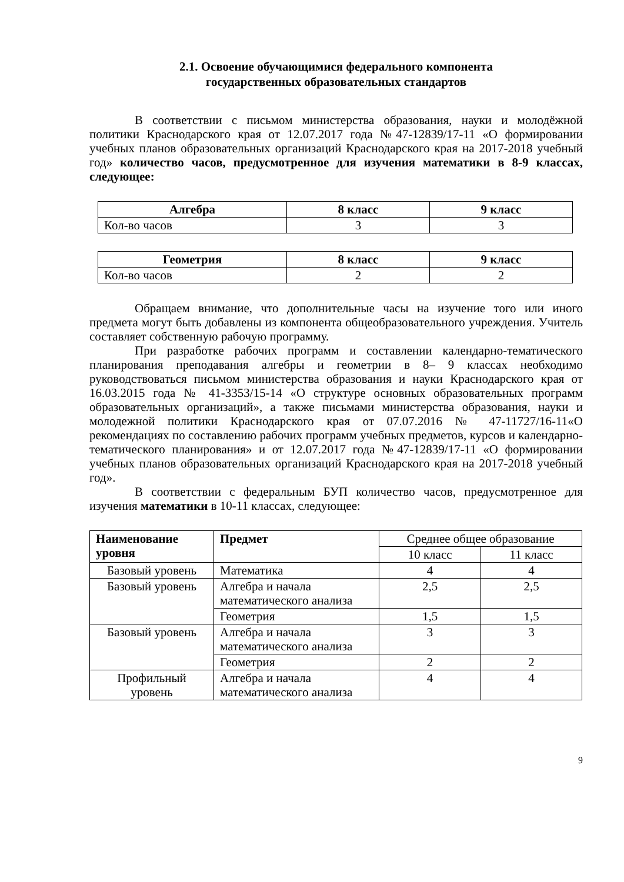2.1. Освоение обучающимися федерального компонента
государственных образовательных стандартов
В соответствии с письмом министерства образования, науки и молодёжной политики Краснодарского края от 12.07.2017 года №47-12839/17-11 «О формировании учебных планов образовательных организаций Краснодарского края на 2017-2018 учебный год» количество часов, предусмотренное для изучения математики в 8-9 классах, следующее:
| Алгебра | 8 класс | 9 класс |
| --- | --- | --- |
| Кол-во часов | 3 | 3 |
| Геометрия | 8 класс | 9 класс |
| --- | --- | --- |
| Кол-во часов | 2 | 2 |
Обращаем внимание, что дополнительные часы на изучение того или иного предмета могут быть добавлены из компонента общеобразовательного учреждения. Учитель составляет собственную рабочую программу.
При разработке рабочих программ и составлении календарно-тематического планирования преподавания алгебры и геометрии в 8– 9 классах необходимо руководствоваться письмом министерства образования и науки Краснодарского края от 16.03.2015 года № 41-3353/15-14 «О структуре основных образовательных программ образовательных организаций», а также письмами министерства образования, науки и молодежной политики Краснодарского края от 07.07.2016 № 47-11727/16-11«О рекомендациях по составлению рабочих программ учебных предметов, курсов и календарно-тематического планирования» и от 12.07.2017 года №47-12839/17-11 «О формировании учебных планов образовательных организаций Краснодарского края на 2017-2018 учебный год».
В соответствии с федеральным БУП количество часов, предусмотренное для изучения математики в 10-11 классах, следующее:
| Наименование уровня | Предмет | Среднее общее образование | |
| | | 10 класс | 11 класс |
| Базовый уровень | Математика | 4 | 4 |
| Базовый уровень | Алгебра и начала математического анализа | 2,5 | 2,5 |
| | Геометрия | 1,5 | 1,5 |
| Базовый уровень | Алгебра и начала математического анализа | 3 | 3 |
| | Геометрия | 2 | 2 |
| Профильный уровень | Алгебра и начала математического анализа | 4 | 4 |
9